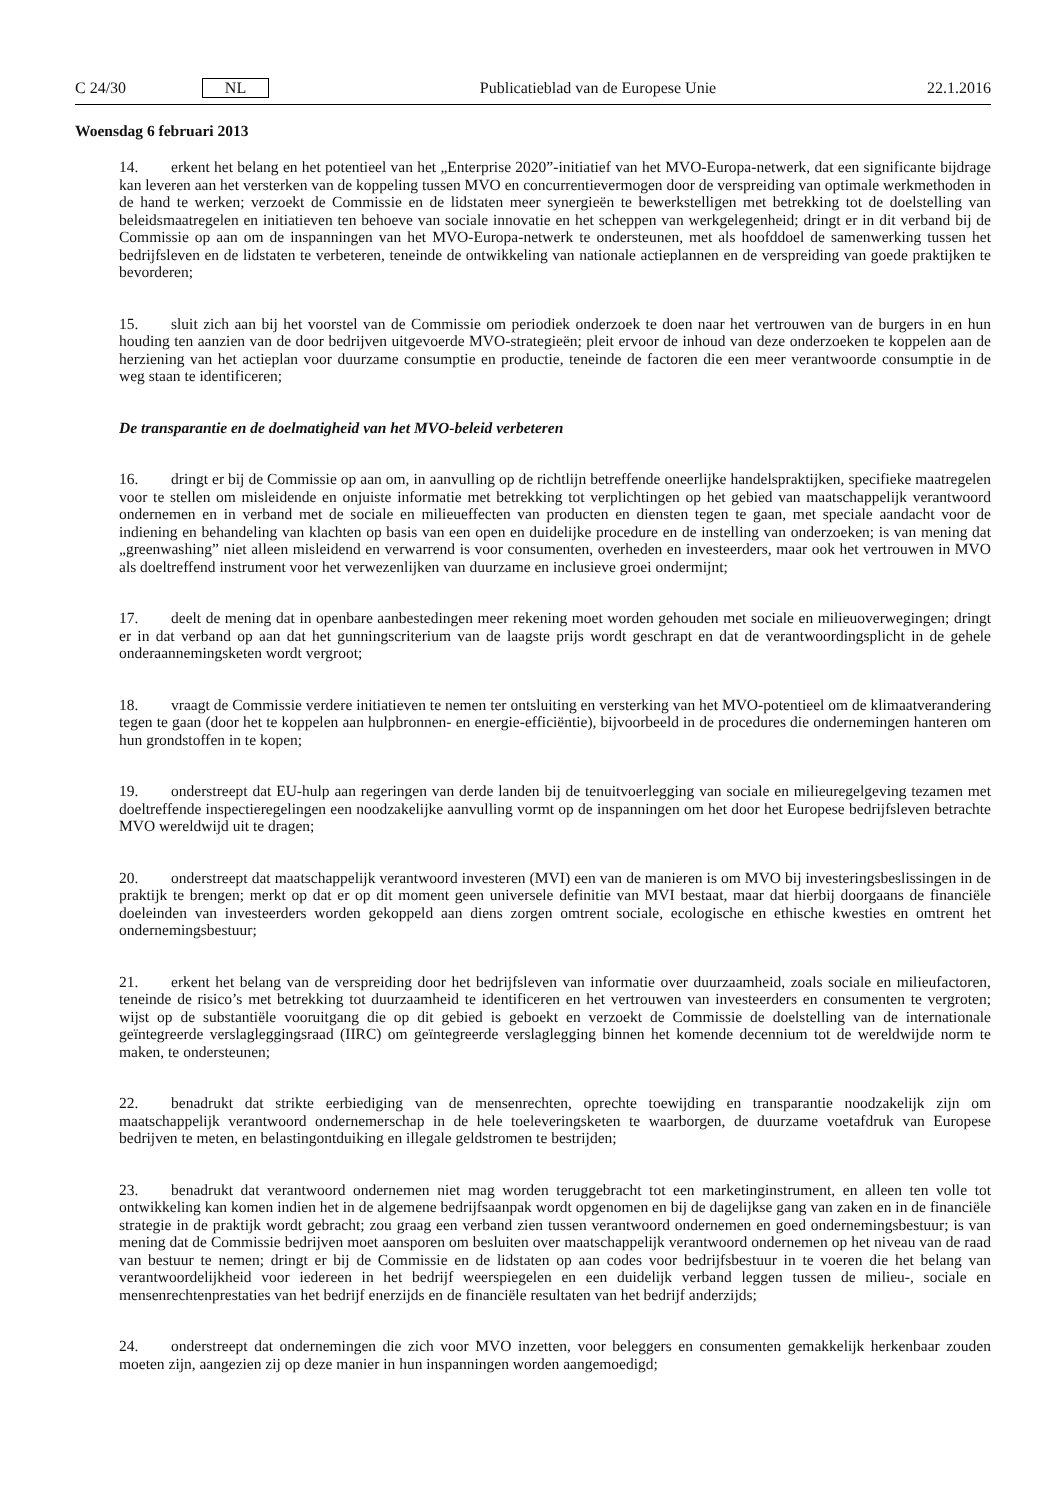C 24/30 NL Publicatieblad van de Europese Unie 22.1.2016
Woensdag 6 februari 2013
14. erkent het belang en het potentieel van het „Enterprise 2020”-initiatief van het MVO-Europa-netwerk, dat een significante bijdrage kan leveren aan het versterken van de koppeling tussen MVO en concurrentievermogen door de verspreiding van optimale werkmethoden in de hand te werken; verzoekt de Commissie en de lidstaten meer synergieën te bewerkstelligen met betrekking tot de doelstelling van beleidsmaatregelen en initiatieven ten behoeve van sociale innovatie en het scheppen van werkgelegenheid; dringt er in dit verband bij de Commissie op aan om de inspanningen van het MVO-Europa-netwerk te ondersteunen, met als hoofddoel de samenwerking tussen het bedrijfsleven en de lidstaten te verbeteren, teneinde de ontwikkeling van nationale actieplannen en de verspreiding van goede praktijken te bevorderen;
15. sluit zich aan bij het voorstel van de Commissie om periodiek onderzoek te doen naar het vertrouwen van de burgers in en hun houding ten aanzien van de door bedrijven uitgevoerde MVO-strategieën; pleit ervoor de inhoud van deze onderzoeken te koppelen aan de herziening van het actieplan voor duurzame consumptie en productie, teneinde de factoren die een meer verantwoorde consumptie in de weg staan te identificeren;
De transparantie en de doelmatigheid van het MVO-beleid verbeteren
16. dringt er bij de Commissie op aan om, in aanvulling op de richtlijn betreffende oneerlijke handelspraktijken, specifieke maatregelen voor te stellen om misleidende en onjuiste informatie met betrekking tot verplichtingen op het gebied van maatschappelijk verantwoord ondernemen en in verband met de sociale en milieueffecten van producten en diensten tegen te gaan, met speciale aandacht voor de indiening en behandeling van klachten op basis van een open en duidelijke procedure en de instelling van onderzoeken; is van mening dat „greenwashing” niet alleen misleidend en verwarrend is voor consumenten, overheden en investeerders, maar ook het vertrouwen in MVO als doeltreffend instrument voor het verwezenlijken van duurzame en inclusieve groei ondermijnt;
17. deelt de mening dat in openbare aanbestedingen meer rekening moet worden gehouden met sociale en milieuoverwegingen; dringt er in dat verband op aan dat het gunningscriterium van de laagste prijs wordt geschrapt en dat de verantwoordingsplicht in de gehele onderaannemingsketen wordt vergroot;
18. vraagt de Commissie verdere initiatieven te nemen ter ontsluiting en versterking van het MVO-potentieel om de klimaatverandering tegen te gaan (door het te koppelen aan hulpbronnen- en energie-efficiëntie), bijvoorbeeld in de procedures die ondernemingen hanteren om hun grondstoffen in te kopen;
19. onderstreept dat EU-hulp aan regeringen van derde landen bij de tenuitvoerlegging van sociale en milieuregelgeving tezamen met doeltreffende inspectieregelingen een noodzakelijke aanvulling vormt op de inspanningen om het door het Europese bedrijfsleven betrachte MVO wereldwijd uit te dragen;
20. onderstreept dat maatschappelijk verantwoord investeren (MVI) een van de manieren is om MVO bij investeringsbeslissingen in de praktijk te brengen; merkt op dat er op dit moment geen universele definitie van MVI bestaat, maar dat hierbij doorgaans de financiële doeleinden van investeerders worden gekoppeld aan diens zorgen omtrent sociale, ecologische en ethische kwesties en omtrent het ondernemingsbestuur;
21. erkent het belang van de verspreiding door het bedrijfsleven van informatie over duurzaamheid, zoals sociale en milieufactoren, teneinde de risico’s met betrekking tot duurzaamheid te identificeren en het vertrouwen van investeerders en consumenten te vergroten; wijst op de substantiële vooruitgang die op dit gebied is geboekt en verzoekt de Commissie de doelstelling van de internationale geïntegreerde verslagleggingsraad (IIRC) om geïntegreerde verslaglegging binnen het komende decennium tot de wereldwijde norm te maken, te ondersteunen;
22. benadrukt dat strikte eerbiediging van de mensenrechten, oprechte toewijding en transparantie noodzakelijk zijn om maatschappelijk verantwoord ondernemerschap in de hele toeleveringsketen te waarborgen, de duurzame voetafdruk van Europese bedrijven te meten, en belastingontduiking en illegale geldstromen te bestrijden;
23. benadrukt dat verantwoord ondernemen niet mag worden teruggebracht tot een marketinginstrument, en alleen ten volle tot ontwikkeling kan komen indien het in de algemene bedrijfsaanpak wordt opgenomen en bij de dagelijkse gang van zaken en in de financiële strategie in de praktijk wordt gebracht; zou graag een verband zien tussen verantwoord ondernemen en goed ondernemingsbestuur; is van mening dat de Commissie bedrijven moet aansporen om besluiten over maatschappelijk verantwoord ondernemen op het niveau van de raad van bestuur te nemen; dringt er bij de Commissie en de lidstaten op aan codes voor bedrijfsbestuur in te voeren die het belang van verantwoordelijkheid voor iedereen in het bedrijf weerspiegelen en een duidelijk verband leggen tussen de milieu-, sociale en mensenrechtenprestaties van het bedrijf enerzijds en de financiële resultaten van het bedrijf anderzijds;
24. onderstreept dat ondernemingen die zich voor MVO inzetten, voor beleggers en consumenten gemakkelijk herkenbaar zouden moeten zijn, aangezien zij op deze manier in hun inspanningen worden aangemoedigd;